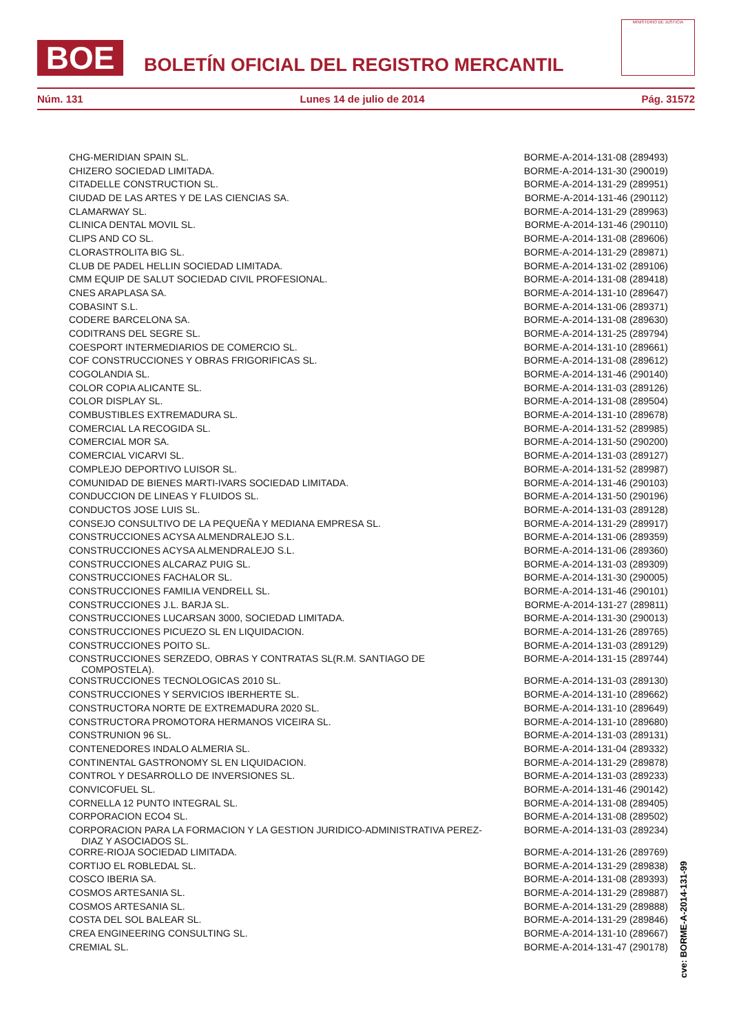BOE
BOLETÍN OFICIAL DEL REGISTRO MERCANTIL
MINISTERIO DE JUSTICIA
Núm. 131 Lunes 14 de julio de 2014 Pág. 31572
| CHG-MERIDIAN SPAIN SL. | BORME-A-2014-131-08 (289493) |
| CHIZERO SOCIEDAD LIMITADA. | BORME-A-2014-131-30 (290019) |
| CITADELLE CONSTRUCTION SL. | BORME-A-2014-131-29 (289951) |
| CIUDAD DE LAS ARTES Y DE LAS CIENCIAS SA. | BORME-A-2014-131-46 (290112) |
| CLAMARWAY SL. | BORME-A-2014-131-29 (289963) |
| CLINICA DENTAL MOVIL SL. | BORME-A-2014-131-46 (290110) |
| CLIPS AND CO SL. | BORME-A-2014-131-08 (289606) |
| CLORASTROLITA BIG SL. | BORME-A-2014-131-29 (289871) |
| CLUB DE PADEL HELLIN SOCIEDAD LIMITADA. | BORME-A-2014-131-02 (289106) |
| CMM EQUIP DE SALUT SOCIEDAD CIVIL PROFESIONAL. | BORME-A-2014-131-08 (289418) |
| CNES ARAPLASA SA. | BORME-A-2014-131-10 (289647) |
| COBASINT S.L. | BORME-A-2014-131-06 (289371) |
| CODERE BARCELONA SA. | BORME-A-2014-131-08 (289630) |
| CODITRANS DEL SEGRE SL. | BORME-A-2014-131-25 (289794) |
| COESPORT INTERMEDIARIOS DE COMERCIO SL. | BORME-A-2014-131-10 (289661) |
| COF CONSTRUCCIONES Y OBRAS FRIGORIFICAS SL. | BORME-A-2014-131-08 (289612) |
| COGOLANDIA SL. | BORME-A-2014-131-46 (290140) |
| COLOR COPIA ALICANTE SL. | BORME-A-2014-131-03 (289126) |
| COLOR DISPLAY SL. | BORME-A-2014-131-08 (289504) |
| COMBUSTIBLES EXTREMADURA SL. | BORME-A-2014-131-10 (289678) |
| COMERCIAL LA RECOGIDA SL. | BORME-A-2014-131-52 (289985) |
| COMERCIAL MOR SA. | BORME-A-2014-131-50 (290200) |
| COMERCIAL VICARVI SL. | BORME-A-2014-131-03 (289127) |
| COMPLEJO DEPORTIVO LUISOR SL. | BORME-A-2014-131-52 (289987) |
| COMUNIDAD DE BIENES MARTI-IVARS SOCIEDAD LIMITADA. | BORME-A-2014-131-46 (290103) |
| CONDUCCION DE LINEAS Y FLUIDOS SL. | BORME-A-2014-131-50 (290196) |
| CONDUCTOS JOSE LUIS SL. | BORME-A-2014-131-03 (289128) |
| CONSEJO CONSULTIVO DE LA PEQUEÑA Y MEDIANA EMPRESA SL. | BORME-A-2014-131-29 (289917) |
| CONSTRUCCIONES ACYSA ALMENDRALEJO S.L. | BORME-A-2014-131-06 (289359) |
| CONSTRUCCIONES ACYSA ALMENDRALEJO S.L. | BORME-A-2014-131-06 (289360) |
| CONSTRUCCIONES ALCARAZ PUIG SL. | BORME-A-2014-131-03 (289309) |
| CONSTRUCCIONES FACHALOR SL. | BORME-A-2014-131-30 (290005) |
| CONSTRUCCIONES FAMILIA VENDRELL SL. | BORME-A-2014-131-46 (290101) |
| CONSTRUCCIONES J.L. BARJA SL. | BORME-A-2014-131-27 (289811) |
| CONSTRUCCIONES LUCARSAN 3000, SOCIEDAD LIMITADA. | BORME-A-2014-131-30 (290013) |
| CONSTRUCCIONES PICUEZO SL EN LIQUIDACION. | BORME-A-2014-131-26 (289765) |
| CONSTRUCCIONES POITO SL. | BORME-A-2014-131-03 (289129) |
| CONSTRUCCIONES SERZEDO, OBRAS Y CONTRATAS SL(R.M. SANTIAGO DE COMPOSTELA). | BORME-A-2014-131-15 (289744) |
| CONSTRUCCIONES TECNOLOGICAS 2010 SL. | BORME-A-2014-131-03 (289130) |
| CONSTRUCCIONES Y SERVICIOS IBERHERTE SL. | BORME-A-2014-131-10 (289662) |
| CONSTRUCTORA NORTE DE EXTREMADURA 2020 SL. | BORME-A-2014-131-10 (289649) |
| CONSTRUCTORA PROMOTORA HERMANOS VICEIRA SL. | BORME-A-2014-131-10 (289680) |
| CONSTRUNION 96 SL. | BORME-A-2014-131-03 (289131) |
| CONTENEDORES INDALO ALMERIA SL. | BORME-A-2014-131-04 (289332) |
| CONTINENTAL GASTRONOMY SL EN LIQUIDACION. | BORME-A-2014-131-29 (289878) |
| CONTROL Y DESARROLLO DE INVERSIONES SL. | BORME-A-2014-131-03 (289233) |
| CONVICOFUEL SL. | BORME-A-2014-131-46 (290142) |
| CORNELLA 12 PUNTO INTEGRAL SL. | BORME-A-2014-131-08 (289405) |
| CORPORACION ECO4 SL. | BORME-A-2014-131-08 (289502) |
| CORPORACION PARA LA FORMACION Y LA GESTION JURIDICO-ADMINISTRATIVA PEREZ- DIAZ Y ASOCIADOS SL. | BORME-A-2014-131-03 (289234) |
| CORRE-RIOJA SOCIEDAD LIMITADA. | BORME-A-2014-131-26 (289769) |
| CORTIJO EL ROBLEDAL SL. | BORME-A-2014-131-29 (289838) |
| COSCO IBERIA SA. | BORME-A-2014-131-08 (289393) |
| COSMOS ARTESANIA SL. | BORME-A-2014-131-29 (289887) |
| COSMOS ARTESANIA SL. | BORME-A-2014-131-29 (289888) |
| COSTA DEL SOL BALEAR SL. | BORME-A-2014-131-29 (289846) |
| CREA ENGINEERING CONSULTING SL. | BORME-A-2014-131-10 (289667) |
| CREMIAL SL. | BORME-A-2014-131-47 (290178) |
cve: BORME-A-2014-131-99